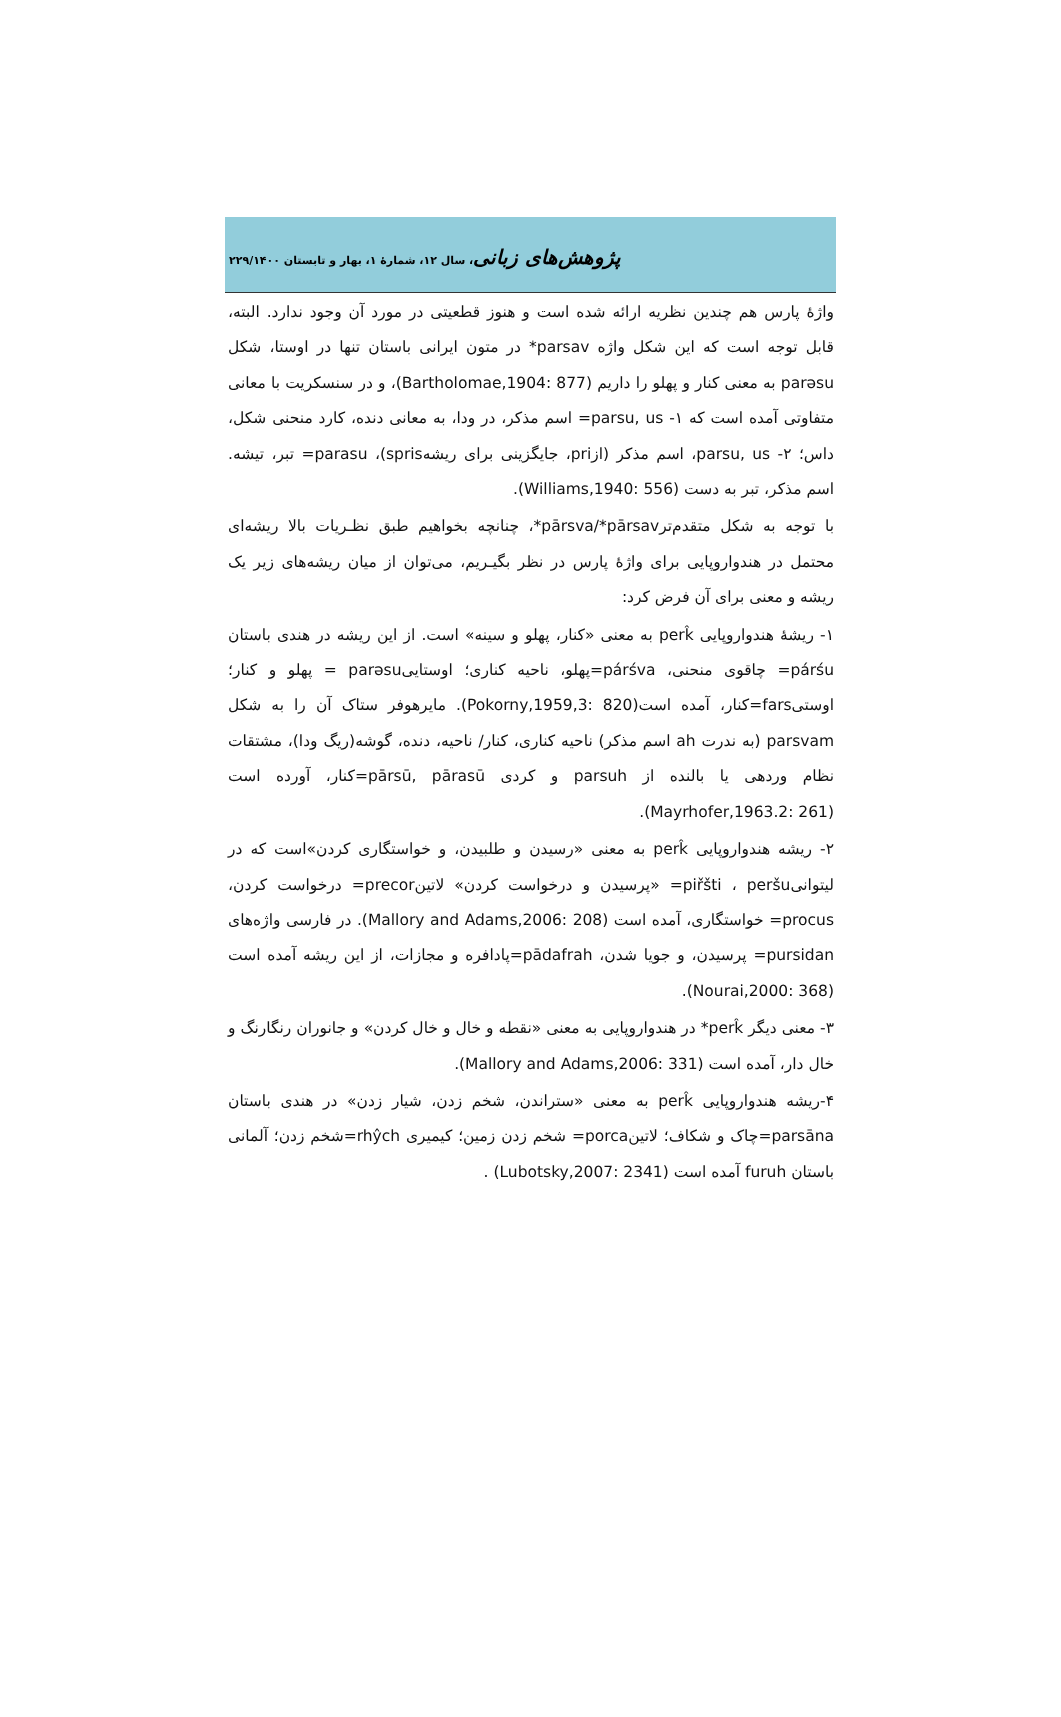پژوهش‌های زبانی، سال ۱۲، شمارۀ ۱، بهار و تابستان ۲۲۹/۱۴۰۰
واژۀ پارس هم چندین نظریه ارائه شده است و هنوز قطعیتی در مورد آن وجود ندارد. البته، قابل توجه است که این شکل واژه parsav* در متون ایرانی باستان تنها در اوستا، شکل parəsu به معنی کنار و پهلو را داریم (Bartholomae,1904: 877)، و در سنسکریت با معانی متفاوتی آمده است که ۱- parsu, us= اسم مذکر، در ودا، به معانی دنده، کارد منحنی شکل، داس؛ ۲- parsu, us، اسم مذکر (ازpri، جایگزینی برای ریشهspris)، parasu= تبر، تیشه. اسم مذکر، تبر به دست (Williams,1940: 556).
با توجه به شکل متقدم‌ترpārsva/*pārsav*، چنانچه بخواهیم طبق نظـریات بالا ریشه‌ای محتمل در هندواروپایی برای واژۀ پارس در نظر بگیـریم، می‌توان از میان ریشه‌های زیر یک ریشه و معنی برای آن فرض کرد:
۱- ریشۀ هندواروپایی perk̂ به معنی «کنار، پهلو و سینه» است. از این ریشه در هندی باستان párśu= چاقوی منحنی، párśva=پهلو، ناحیه کناری؛ اوستاییparəsu = پهلو و کنار؛ اوستیfars=کنار، آمده است(Pokorny,1959,3: 820). مایرهوفر ستاک آن را به شکل parsvam (به ندرت ah اسم مذکر) ناحیه کناری، کنار/ ناحیه، دنده، گوشه(ریگ ودا)، مشتقات نظام وردهی یا بالنده از parsuh و کردی pārsū, pārasū=کنار، آورده است (Mayrhofer,1963.2: 261).
۲- ریشه هندواروپایی perk̂ به معنی «رسیدن و طلبیدن، و خواستگاری کردن»است که در لیتوانیpiřšti ، peršu= «پرسیدن و درخواست کردن» لاتینprecor= درخواست کردن، procus= خواستگاری، آمده است (Mallory and Adams,2006: 208). در فارسی واژه‌های pursidan= پرسیدن، و جویا شدن، pādafrah=پادافره و مجازات، از این ریشه آمده است (Nourai,2000: 368).
۳- معنی دیگر perk̂* در هندواروپایی به معنی «نقطه و خال و خال کردن» و جانوران رنگارنگ و خال دار، آمده است (Mallory and Adams,2006: 331).
۴-ریشه هندواروپایی perk̂ به معنی «ستراندن، شخم زدن، شیار زدن» در هندی باستان parsāna=چاک و شکاف؛ لاتینporca= شخم زدن زمین؛ کیمیری rhŷch=شخم زدن؛ آلمانی باستان furuh آمده است (Lubotsky,2007: 2341) .